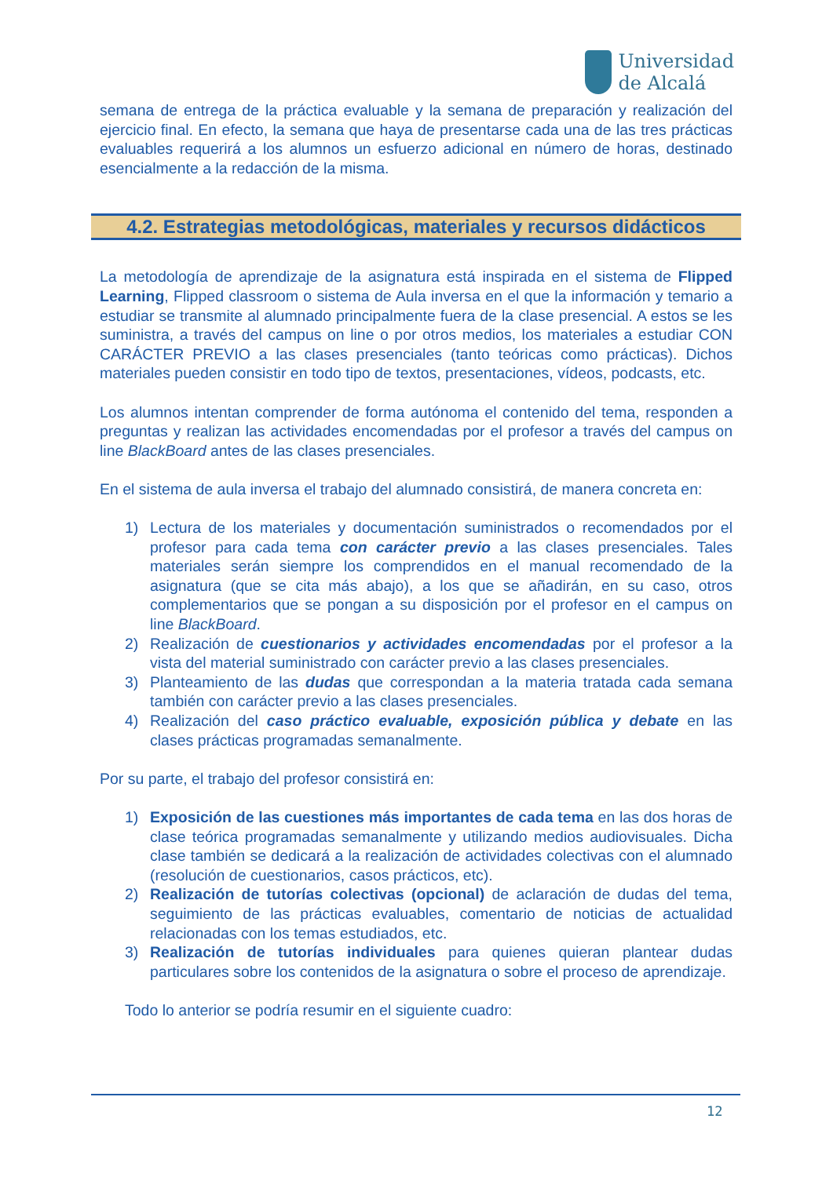Universidad
de Alcalá
semana de entrega de la práctica evaluable y la semana de preparación y realización del ejercicio final. En efecto, la semana que haya de presentarse cada una de las tres prácticas evaluables requerirá a los alumnos un esfuerzo adicional en número de horas, destinado esencialmente a la redacción de la misma.
4.2. Estrategias metodológicas, materiales y recursos didácticos
La metodología de aprendizaje de la asignatura está inspirada en el sistema de Flipped Learning, Flipped classroom o sistema de Aula inversa en el que la información y temario a estudiar se transmite al alumnado principalmente fuera de la clase presencial. A estos se les suministra, a través del campus on line o por otros medios, los materiales a estudiar CON CARÁCTER PREVIO a las clases presenciales (tanto teóricas como prácticas). Dichos materiales pueden consistir en todo tipo de textos, presentaciones, vídeos, podcasts, etc.
Los alumnos intentan comprender de forma autónoma el contenido del tema, responden a preguntas y realizan las actividades encomendadas por el profesor a través del campus on line BlackBoard antes de las clases presenciales.
En el sistema de aula inversa el trabajo del alumnado consistirá, de manera concreta en:
1) Lectura de los materiales y documentación suministrados o recomendados por el profesor para cada tema con carácter previo a las clases presenciales. Tales materiales serán siempre los comprendidos en el manual recomendado de la asignatura (que se cita más abajo), a los que se añadirán, en su caso, otros complementarios que se pongan a su disposición por el profesor en el campus on line BlackBoard.
2) Realización de cuestionarios y actividades encomendadas por el profesor a la vista del material suministrado con carácter previo a las clases presenciales.
3) Planteamiento de las dudas que correspondan a la materia tratada cada semana también con carácter previo a las clases presenciales.
4) Realización del caso práctico evaluable, exposición pública y debate en las clases prácticas programadas semanalmente.
Por su parte, el trabajo del profesor consistirá en:
1) Exposición de las cuestiones más importantes de cada tema en las dos horas de clase teórica programadas semanalmente y utilizando medios audiovisuales. Dicha clase también se dedicará a la realización de actividades colectivas con el alumnado (resolución de cuestionarios, casos prácticos, etc).
2) Realización de tutorías colectivas (opcional) de aclaración de dudas del tema, seguimiento de las prácticas evaluables, comentario de noticias de actualidad relacionadas con los temas estudiados, etc.
3) Realización de tutorías individuales para quienes quieran plantear dudas particulares sobre los contenidos de la asignatura o sobre el proceso de aprendizaje.
Todo lo anterior se podría resumir en el siguiente cuadro:
12